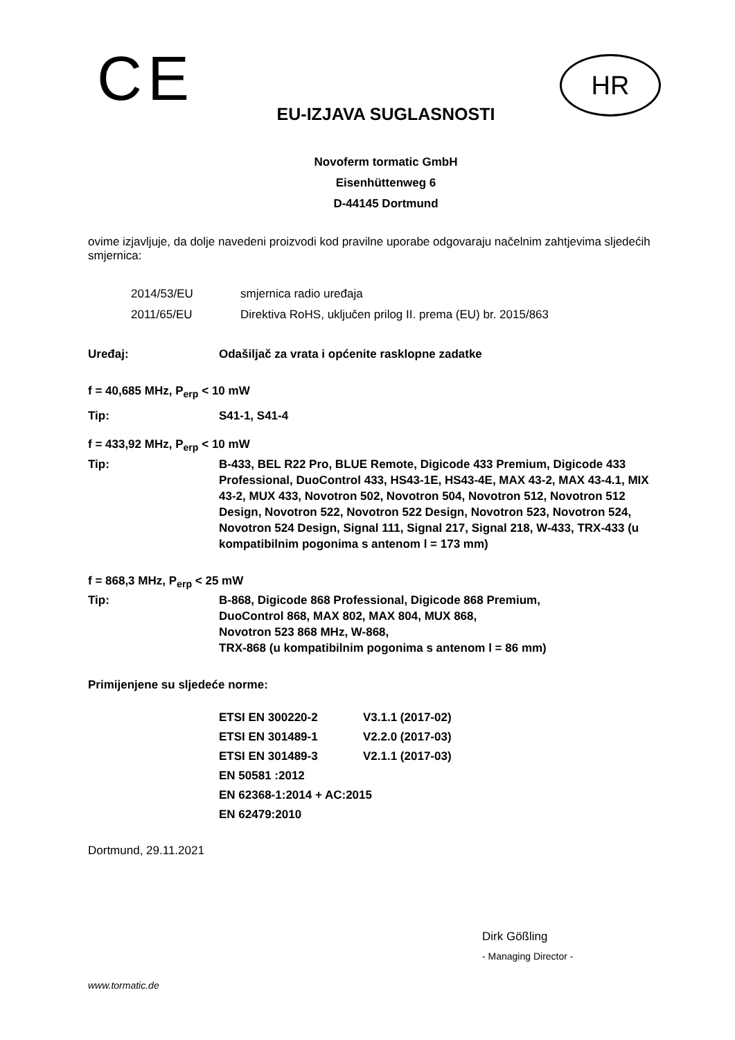CE HR
EU-IZJAVA SUGLASNOSTI
Novoferm tormatic GmbH
Eisenhüttenweg 6
D-44145 Dortmund
ovime izjavljuje, da dolje navedeni proizvodi kod pravilne uporabe odgovaraju načelnim zahtjevima sljedećih smjernica:
| 2014/53/EU | smjernica radio uređaja |
| 2011/65/EU | Direktiva RoHS, uključen prilog II. prema (EU) br. 2015/863 |
| Uređaj: | Odašiljač za vrata i općenite rasklopne zadatke |
| f = 40,685 MHz, P<sub>erp</sub> < 10 mW | |
| Tip: | S41-1, S41-4 |
| f = 433,92 MHz, P<sub>erp</sub> < 10 mW | |
| Tip: | B-433, BEL R22 Pro, BLUE Remote, Digicode 433 Premium, Digicode 433 Professional, DuoControl 433, HS43-1E, HS43-4E, MAX 43-2, MAX 43-4.1, MIX 43-2, MUX 433, Novotron 502, Novotron 504, Novotron 512, Novotron 512 Design, Novotron 522, Novotron 522 Design, Novotron 523, Novotron 524, Novotron 524 Design, Signal 111, Signal 217, Signal 218, W-433, TRX-433 (u kompatibilnim pogonima s antenom l = 173 mm) |
| f = 868,3 MHz, P<sub>erp</sub> < 25 mW | |
| Tip: | B-868, Digicode 868 Professional, Digicode 868 Premium, DuoControl 868, MAX 802, MAX 804, MUX 868, Novotron 523 868 MHz, W-868, TRX-868 (u kompatibilnim pogonima s antenom l = 86 mm) |
| Primijenjene su sljedeće norme: | |
| ETSI EN 300220-2 | V3.1.1 (2017-02) |
| ETSI EN 301489-1 | V2.2.0 (2017-03) |
| ETSI EN 301489-3 | V2.1.1 (2017-03) |
| EN 50581 :2012 | |
| EN 62368-1:2014 + AC:2015 | |
| EN 62479:2010 | |
Dortmund, 29.11.2021
Dirk Gößling
- Managing Director -
www.tormatic.de